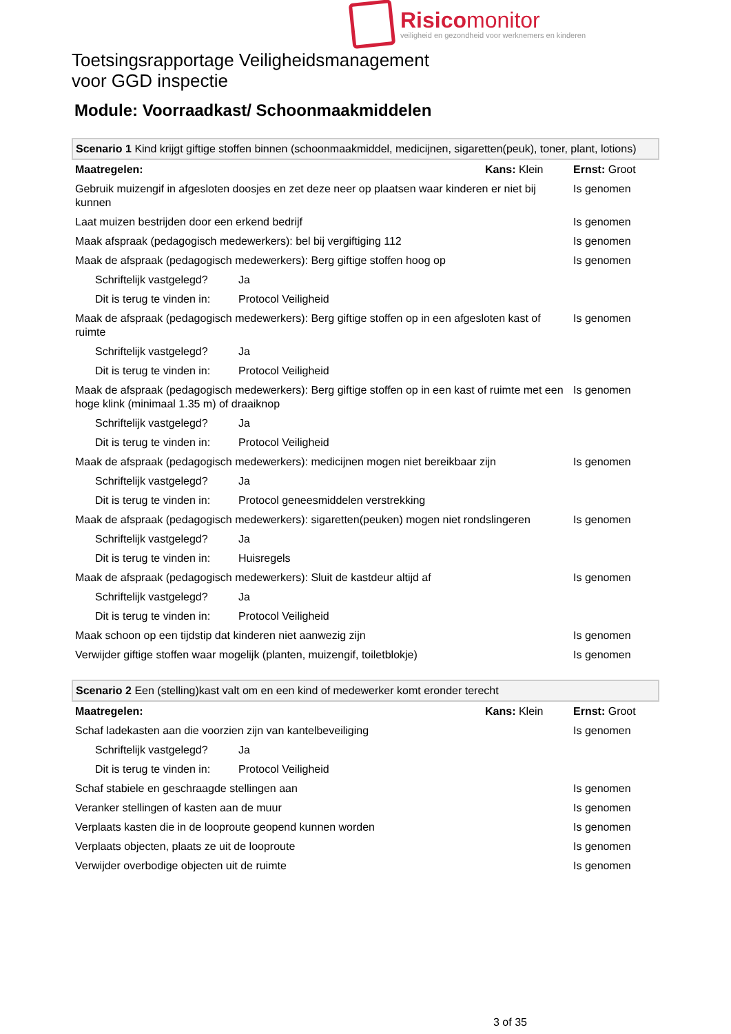Risicomonitor
veiligheid en gezondheid voor werknemers en kinderen
Toetsingsrapportage Veiligheidsmanagement
voor GGD inspectie
Module: Voorraadkast/ Schoonmaakmiddelen
| Scenario 1 Kind krijgt giftige stoffen binnen (schoonmaakmiddel, medicijnen, sigaretten(peuk), toner, plant, lotions) | | | |
| Maatregelen: | | Kans: Klein | Ernst: Groot |
| Gebruik muizengif in afgesloten doosjes en zet deze neer op plaatsen waar kinderen er niet bij kunnen | | | Is genomen |
| Laat muizen bestrijden door een erkend bedrijf | | | Is genomen |
| Maak afspraak (pedagogisch medewerkers): bel bij vergiftiging 112 | | | Is genomen |
| Maak de afspraak (pedagogisch medewerkers): Berg giftige stoffen hoog op | | | Is genomen |
| Schriftelijk vastgelegd? | Ja | | |
| Dit is terug te vinden in: | Protocol Veiligheid | | |
| Maak de afspraak (pedagogisch medewerkers): Berg giftige stoffen op in een afgesloten kast of ruimte | | | Is genomen |
| Schriftelijk vastgelegd? | Ja | | |
| Dit is terug te vinden in: | Protocol Veiligheid | | |
| Maak de afspraak (pedagogisch medewerkers): Berg giftige stoffen op in een kast of ruimte met een hoge klink (minimaal 1.35 m) of draaiknop | | | Is genomen |
| Schriftelijk vastgelegd? | Ja | | |
| Dit is terug te vinden in: | Protocol Veiligheid | | |
| Maak de afspraak (pedagogisch medewerkers): medicijnen mogen niet bereikbaar zijn | | | Is genomen |
| Schriftelijk vastgelegd? | Ja | | |
| Dit is terug te vinden in: | Protocol geneesmiddelen verstrekking | | |
| Maak de afspraak (pedagogisch medewerkers): sigaretten(peuken) mogen niet rondslingeren | | | Is genomen |
| Schriftelijk vastgelegd? | Ja | | |
| Dit is terug te vinden in: | Huisregels | | |
| Maak de afspraak (pedagogisch medewerkers): Sluit de kastdeur altijd af | | | Is genomen |
| Schriftelijk vastgelegd? | Ja | | |
| Dit is terug te vinden in: | Protocol Veiligheid | | |
| Maak schoon op een tijdstip dat kinderen niet aanwezig zijn | | | Is genomen |
| Verwijder giftige stoffen waar mogelijk (planten, muizengif, toiletblokje) | | | Is genomen |
| Scenario 2 Een (stelling)kast valt om en een kind of medewerker komt eronder terecht | | | |
| Maatregelen: | | Kans: Klein | Ernst: Groot |
| Schaf ladekasten aan die voorzien zijn van kantelbeveiliging | | | Is genomen |
| Schriftelijk vastgelegd? | Ja | | |
| Dit is terug te vinden in: | Protocol Veiligheid | | |
| Schaf stabiele en geschraagde stellingen aan | | | Is genomen |
| Veranker stellingen of kasten aan de muur | | | Is genomen |
| Verplaats kasten die in de looproute geopend kunnen worden | | | Is genomen |
| Verplaats objecten, plaats ze uit de looproute | | | Is genomen |
| Verwijder overbodige objecten uit de ruimte | | | Is genomen |
3 of 35